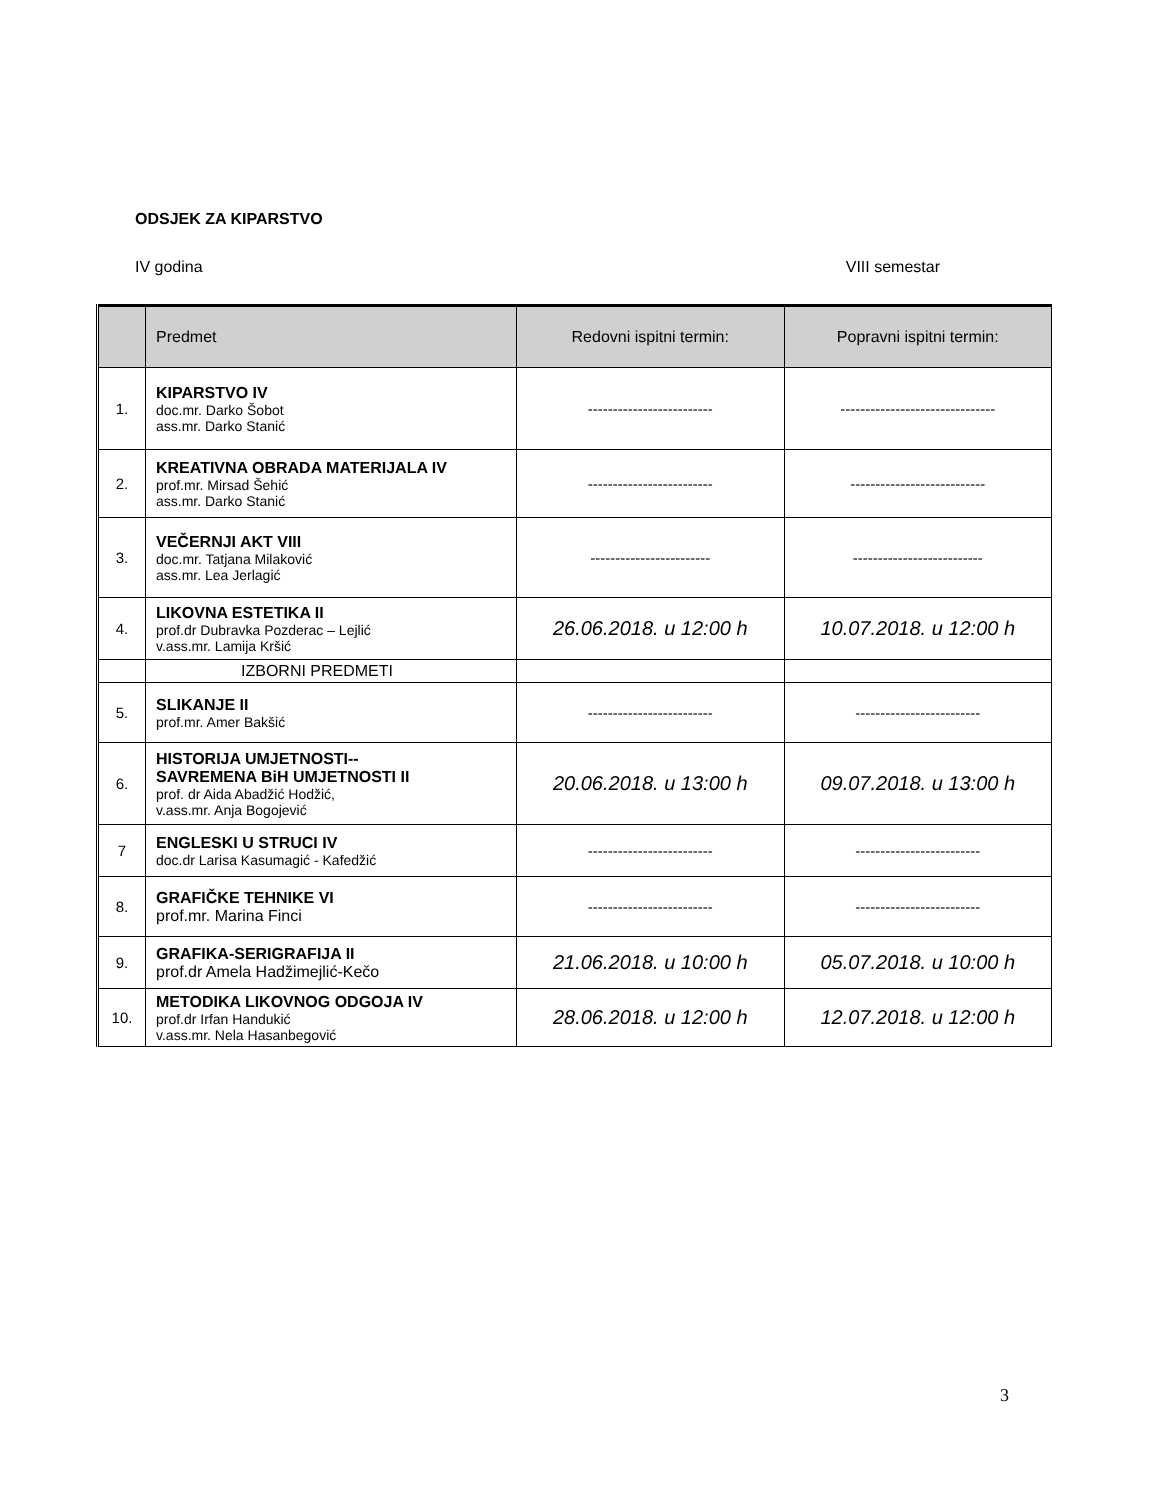ODSJEK ZA KIPARSTVO
IV godina VIII semestar
| | Predmet | Redovni ispitni termin: | Popravni ispitni termin: |
| --- | --- | --- | --- |
| 1. | KIPARSTVO IV doc.mr. Darko Šobot ass.mr. Darko Stanić | ------------------------- | ------------------------------- |
| 2. | KREATIVNA OBRADA MATERIJALA IV prof.mr. Mirsad Šehić ass.mr. Darko Stanić | ------------------------- | --------------------------- |
| 3. | VEČERNJI AKT VIII doc.mr. Tatjana Milaković ass.mr. Lea Jerlagić | ------------------------ | -------------------------- |
| 4. | LIKOVNA ESTETIKA II prof.dr Dubravka Pozderac – Lejlić v.ass.mr. Lamija Kršić | 26.06.2018. u 12:00 h | 10.07.2018. u 12:00 h |
| | IZBORNI PREDMETI | | |
| 5. | SLIKANJE II prof.mr. Amer Bakšić | ------------------------- | ------------------------- |
| 6. | HISTORIJA UMJETNOSTI-- SAVREMENA BiH UMJETNOSTI II prof. dr Aida Abadžić Hodžić, v.ass.mr. Anja Bogojević | 20.06.2018. u 13:00 h | 09.07.2018. u 13:00 h |
| 7 | ENGLESKI U STRUCI IV doc.dr Larisa Kasumagić - Kafedžić | ------------------------- | ------------------------- |
| 8. | GRAFIČKE TEHNIKE VI prof.mr. Marina Finci | ------------------------- | ------------------------- |
| 9. | GRAFIKA-SERIGRAFIJA II prof.dr Amela Hadžimejlić-Kečo | 21.06.2018. u 10:00 h | 05.07.2018. u 10:00 h |
| 10. | METODIKA LIKOVNOG ODGOJA IV prof.dr Irfan Handukić v.ass.mr. Nela Hasanbegović | 28.06.2018. u 12:00 h | 12.07.2018. u 12:00 h |
3